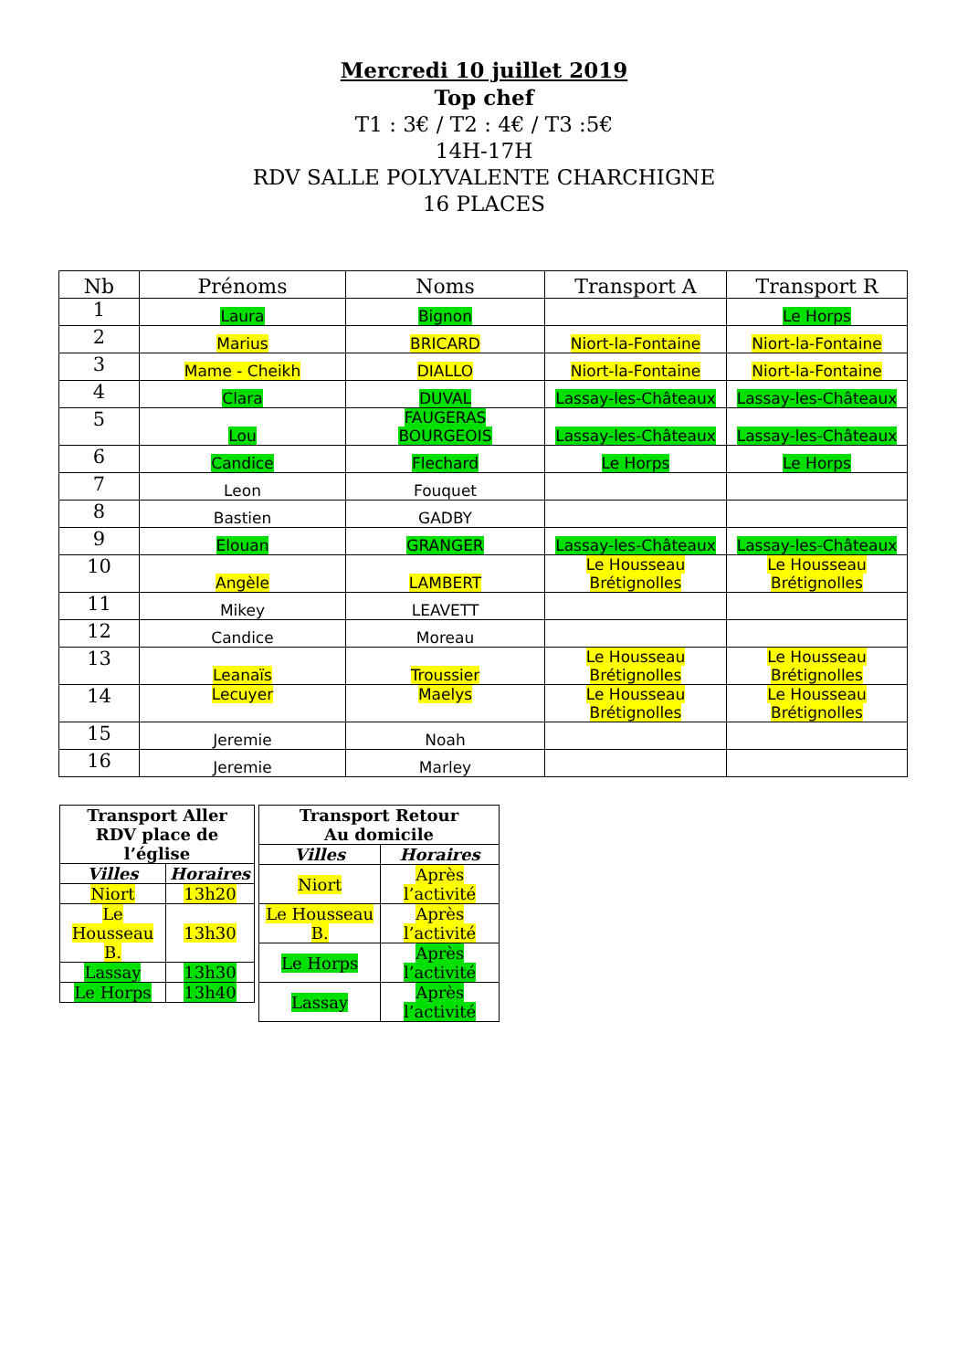Mercredi 10 juillet 2019
Top chef
T1 : 3€ / T2 : 4€ / T3 :5€
14H-17H
RDV SALLE POLYVALENTE CHARCHIGNE
16 PLACES
| Nb | Prénoms | Noms | Transport A | Transport R |
| --- | --- | --- | --- | --- |
| 1 | Laura | Bignon | | Le Horps |
| 2 | Marius | BRICARD | Niort-la-Fontaine | Niort-la-Fontaine |
| 3 | Mame - Cheikh | DIALLO | Niort-la-Fontaine | Niort-la-Fontaine |
| 4 | Clara | DUVAL | Lassay-les-Châteaux | Lassay-les-Châteaux |
| 5 | Lou | FAUGERAS BOURGEOIS | Lassay-les-Châteaux | Lassay-les-Châteaux |
| 6 | Candice | Flechard | Le Horps | Le Horps |
| 7 | Leon | Fouquet | | |
| 8 | Bastien | GADBY | | |
| 9 | Elouan | GRANGER | Lassay-les-Châteaux | Lassay-les-Châteaux |
| 10 | Angèle | LAMBERT | Le Housseau Brétignolles | Le Housseau Brétignolles |
| 11 | Mikey | LEAVETT | | |
| 12 | Candice | Moreau | | |
| 13 | Leanaïs | Troussier | Le Housseau Brétignolles | Le Housseau Brétignolles |
| 14 | Lecuyer | Maelys | Le Housseau Brétignolles | Le Housseau Brétignolles |
| 15 | Jeremie | Noah | | |
| 16 | Jeremie | Marley | | |
| Transport Aller RDV place de l’église | |
| --- | --- |
| Villes | Horaires |
| Niort | 13h20 |
| Le Housseau B. | 13h30 |
| Lassay | 13h30 |
| Le Horps | 13h40 |
| Transport Retour Au domicile | |
| --- | --- |
| Villes | Horaires |
| Niort | Après l’activité |
| Le Housseau B. | Après l’activité |
| Le Horps | Après l’activité |
| Lassay | Après l’activité |